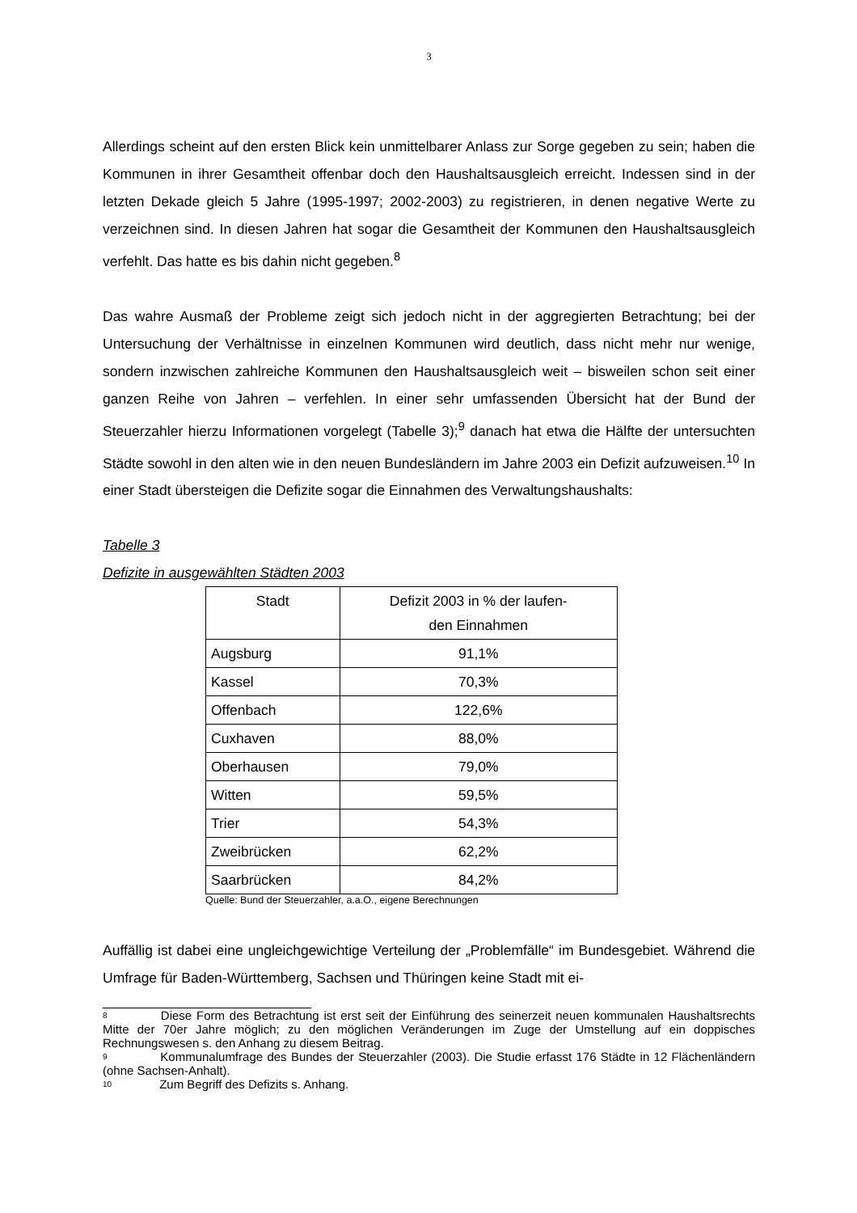3
Allerdings scheint auf den ersten Blick kein unmittelbarer Anlass zur Sorge gegeben zu sein; haben die Kommunen in ihrer Gesamtheit offenbar doch den Haushaltsausgleich erreicht. Indessen sind in der letzten Dekade gleich 5 Jahre (1995-1997; 2002-2003) zu registrieren, in denen negative Werte zu verzeichnen sind. In diesen Jahren hat sogar die Gesamtheit der Kommunen den Haushaltsausgleich verfehlt. Das hatte es bis dahin nicht gegeben.<sup>8</sup>
Das wahre Ausmaß der Probleme zeigt sich jedoch nicht in der aggregierten Betrachtung; bei der Untersuchung der Verhältnisse in einzelnen Kommunen wird deutlich, dass nicht mehr nur wenige, sondern inzwischen zahlreiche Kommunen den Haushaltsausgleich weit – bisweilen schon seit einer ganzen Reihe von Jahren – verfehlen. In einer sehr umfassenden Übersicht hat der Bund der Steuerzahler hierzu Informationen vorgelegt (Tabelle 3);<sup>9</sup> danach hat etwa die Hälfte der untersuchten Städte sowohl in den alten wie in den neuen Bundesländern im Jahre 2003 ein Defizit aufzuweisen.<sup>10</sup> In einer Stadt übersteigen die Defizite sogar die Einnahmen des Verwaltungshaushalts:
Tabelle 3
Defizite in ausgewählten Städten 2003
| Stadt | Defizit 2003 in % der laufen- den Einnahmen |
| --- | --- |
| Augsburg | 91,1% |
| Kassel | 70,3% |
| Offenbach | 122,6% |
| Cuxhaven | 88,0% |
| Oberhausen | 79,0% |
| Witten | 59,5% |
| Trier | 54,3% |
| Zweibrücken | 62,2% |
| Saarbrücken | 84,2% |
Quelle: Bund der Steuerzahler, a.a.O., eigene Berechnungen
Auffällig ist dabei eine ungleichgewichtige Verteilung der „Problemfälle“ im Bundesgebiet. Während die Umfrage für Baden-Württemberg, Sachsen und Thüringen keine Stadt mit ei-
<sup>8</sup> Diese Form des Betrachtung ist erst seit der Einführung des seinerzeit neuen kommunalen Haushaltsrechts Mitte der 70er Jahre möglich; zu den möglichen Veränderungen im Zuge der Umstellung auf ein doppisches Rechnungswesen s. den Anhang zu diesem Beitrag.
<sup>9</sup> Kommunalumfrage des Bundes der Steuerzahler (2003). Die Studie erfasst 176 Städte in 12 Flächenländern (ohne Sachsen-Anhalt).
<sup>10</sup> Zum Begriff des Defizits s. Anhang.